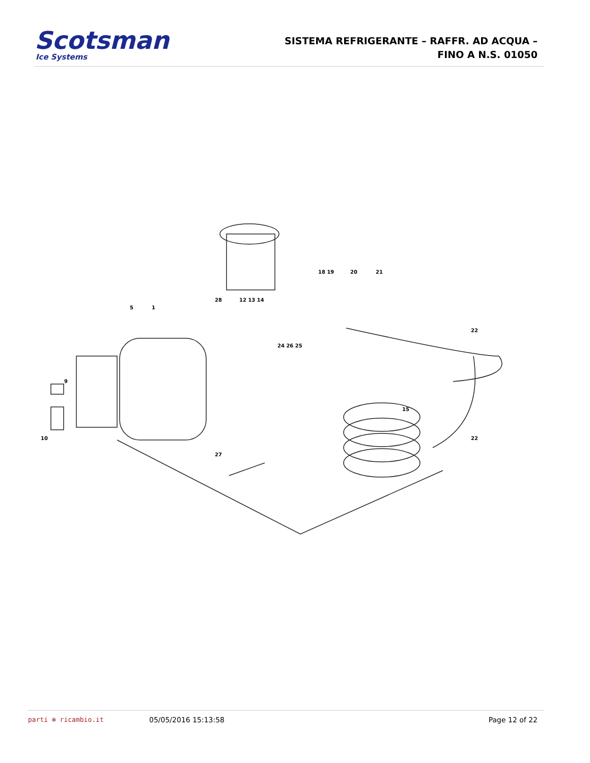Scotsman
Ice Systems
SISTEMA REFRIGERANTE – RAFFR. AD ACQUA –
FINO A N.S. 01050
5
1
18 19
20
21
28
12 13 14
24 26 25
9
10
22
15
22
27
parti ✻ ricambio.it 05/05/2016 15:13:58 Page 12 of 22